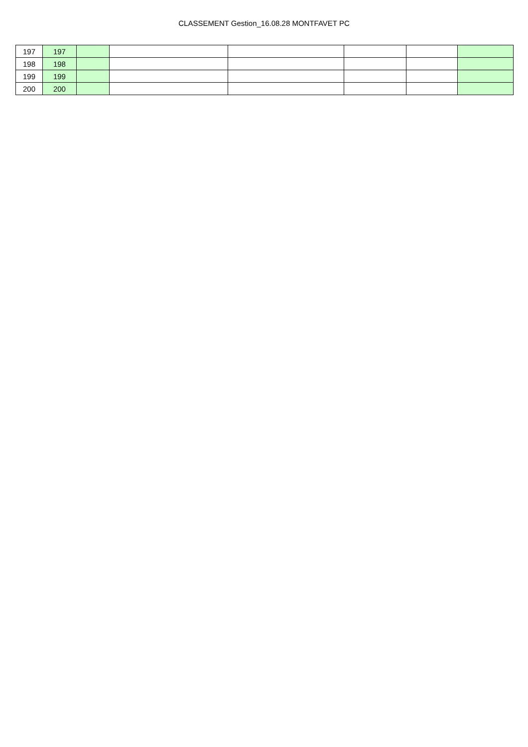CLASSEMENT Gestion_16.08.28 MONTFAVET PC
| 197 | 197 | | | | | | |
| 198 | 198 | | | | | | |
| 199 | 199 | | | | | | |
| 200 | 200 | | | | | | |